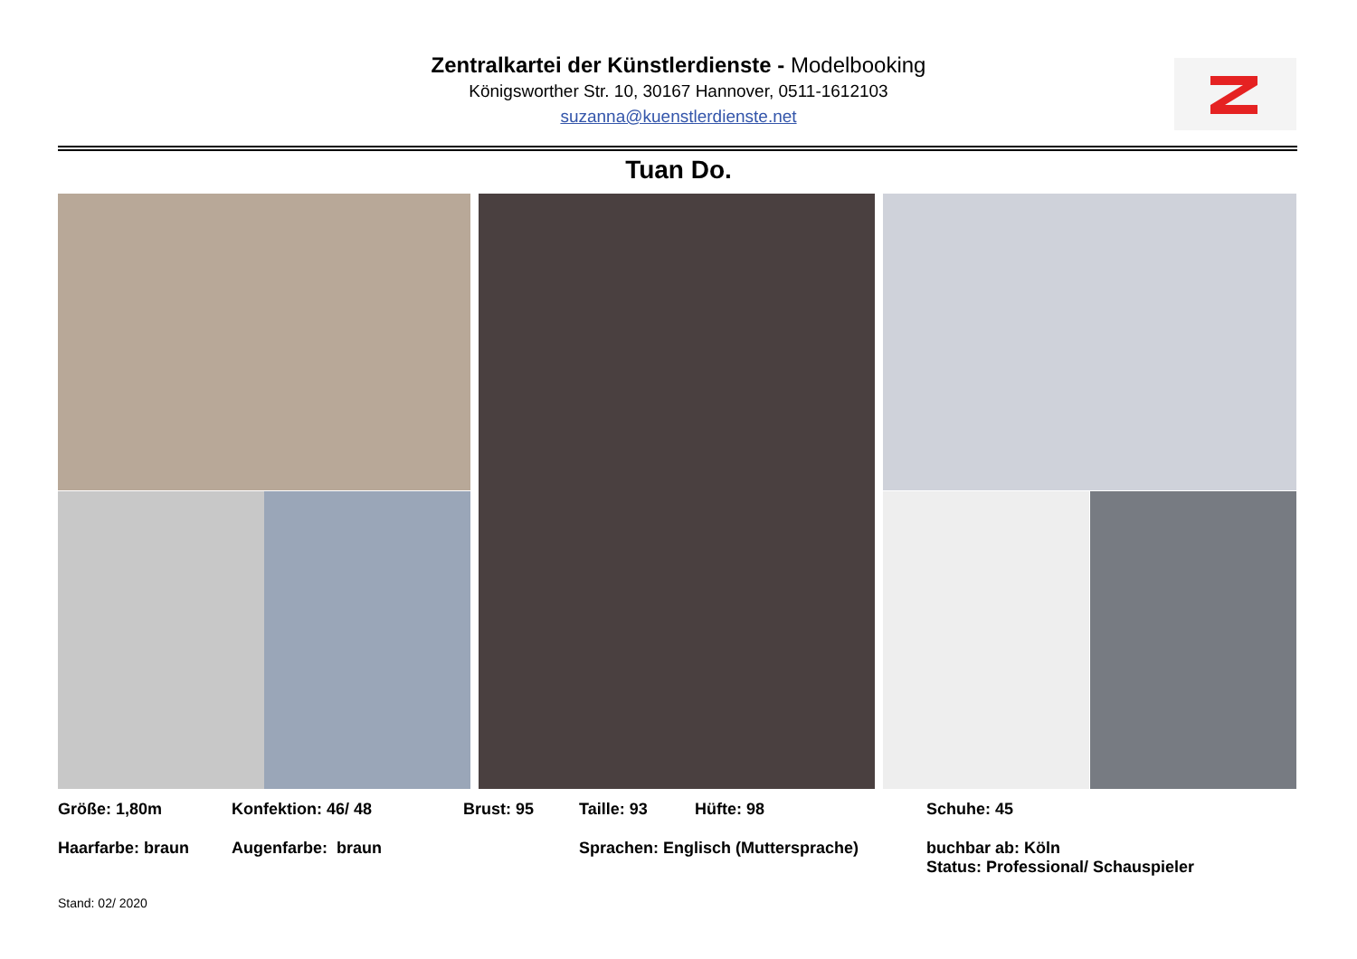Zentralkartei der Künstlerdienste - Modelbooking
Königsworther Str. 10, 30167 Hannover, 0511-1612103
suzanna@kuenstlerdienste.net
Tuan Do.
Größe: 1,80m Konfektion: 46/ 48 Brust: 95 Taille: 93 Hüfte: 98 Schuhe: 45
Haarfarbe: braun Augenfarbe: braun Sprachen: Englisch (Muttersprache) buchbar ab: Köln
Status: Professional/ Schauspieler
Stand: 02/ 2020